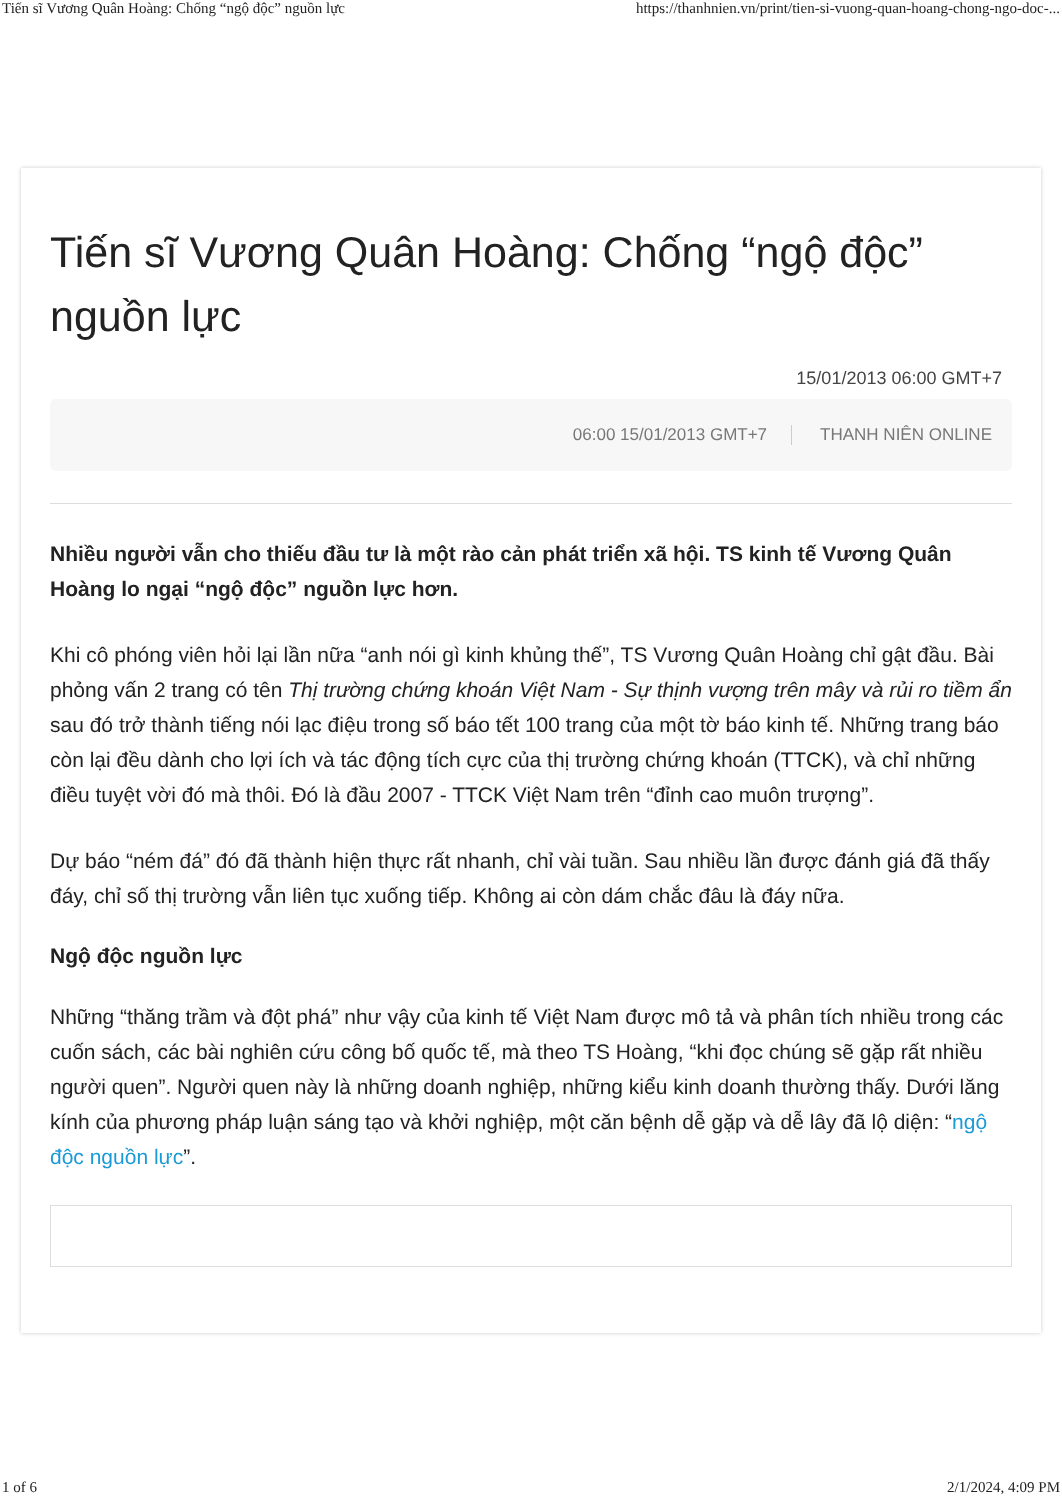Tiến sĩ Vương Quân Hoàng: Chống “ngộ độc” nguồn lực https://thanhnien.vn/print/tien-si-vuong-quan-hoang-chong-ngo-doc-...
Tiến sĩ Vương Quân Hoàng: Chống “ngộ độc” nguồn lực
15/01/2013 06:00 GMT+7
06:00 15/01/2013 GMT+7 THANH NIÊN ONLINE
Nhiều người vẫn cho thiếu đầu tư là một rào cản phát triển xã hội. TS kinh tế Vương Quân Hoàng lo ngại “ngộ độc” nguồn lực hơn.
Khi cô phóng viên hỏi lại lần nữa “anh nói gì kinh khủng thế”, TS Vương Quân Hoàng chỉ gật đầu. Bài phỏng vấn 2 trang có tên Thị trường chứng khoán Việt Nam - Sự thịnh vượng trên mây và rủi ro tiềm ẩn sau đó trở thành tiếng nói lạc điệu trong số báo tết 100 trang của một tờ báo kinh tế. Những trang báo còn lại đều dành cho lợi ích và tác động tích cực của thị trường chứng khoán (TTCK), và chỉ những điều tuyệt vời đó mà thôi. Đó là đầu 2007 - TTCK Việt Nam trên “đỉnh cao muôn trượng”.
Dự báo “ném đá” đó đã thành hiện thực rất nhanh, chỉ vài tuần. Sau nhiều lần được đánh giá đã thấy đáy, chỉ số thị trường vẫn liên tục xuống tiếp. Không ai còn dám chắc đâu là đáy nữa.
Ngộ độc nguồn lực
Những “thăng trầm và đột phá” như vậy của kinh tế Việt Nam được mô tả và phân tích nhiều trong các cuốn sách, các bài nghiên cứu công bố quốc tế, mà theo TS Hoàng, “khi đọc chúng sẽ gặp rất nhiều người quen”. Người quen này là những doanh nghiệp, những kiểu kinh doanh thường thấy. Dưới lăng kính của phương pháp luận sáng tạo và khởi nghiệp, một căn bệnh dễ gặp và dễ lây đã lộ diện: “ngộ độc nguồn lực”.
1 of 6 2/1/2024, 4:09 PM